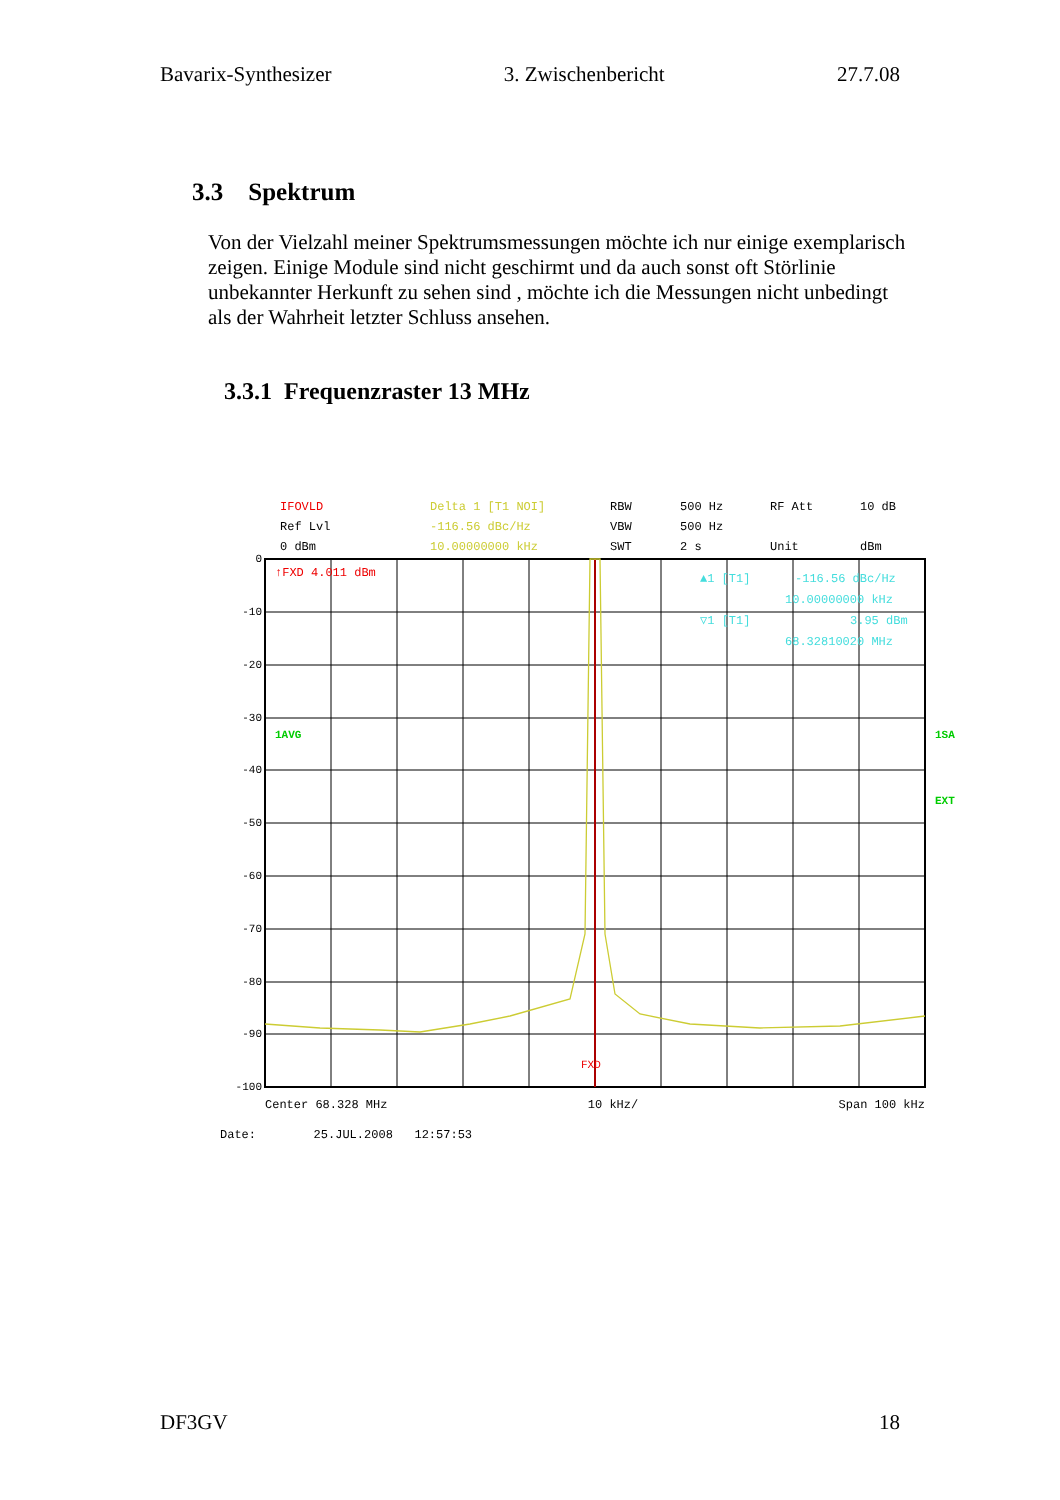Bavarix-Synthesizer 3. Zwischenbericht 27.7.08
3.3 Spektrum
Von der Vielzahl meiner Spektrumsmessungen möchte ich nur einige exemplarisch zeigen. Einige Module sind nicht geschirmt und da auch sonst oft Störlinie unbekannter Herkunft zu sehen sind , möchte ich die Messungen nicht unbedingt als der Wahrheit letzter Schluss ansehen.
3.3.1 Frequenzraster 13 MHz
IFOVLD Delta 1 [T1 NOI] RBW 500 Hz RF Att 10 dB Ref Lvl -116.56 dBc/Hz VBW 500 Hz 0 dBm 10.00000000 kHz SWT 2 s Unit dBm
0
-10
-20
-30
-40
-50
-60
-70
-80
-90
-100
↑FXD 4.011 dBm
1AVG
1SA
EXT
FXD
▲1 [T1]
-116.56 dBc/Hz
10.00000000 kHz
▽1 [T1]
3.95 dBm
68.32810020 MHz
Center 68.328 MHz 10 kHz/ Span 100 kHz
Date: 25.JUL.2008 12:57:53
DF3GV 18